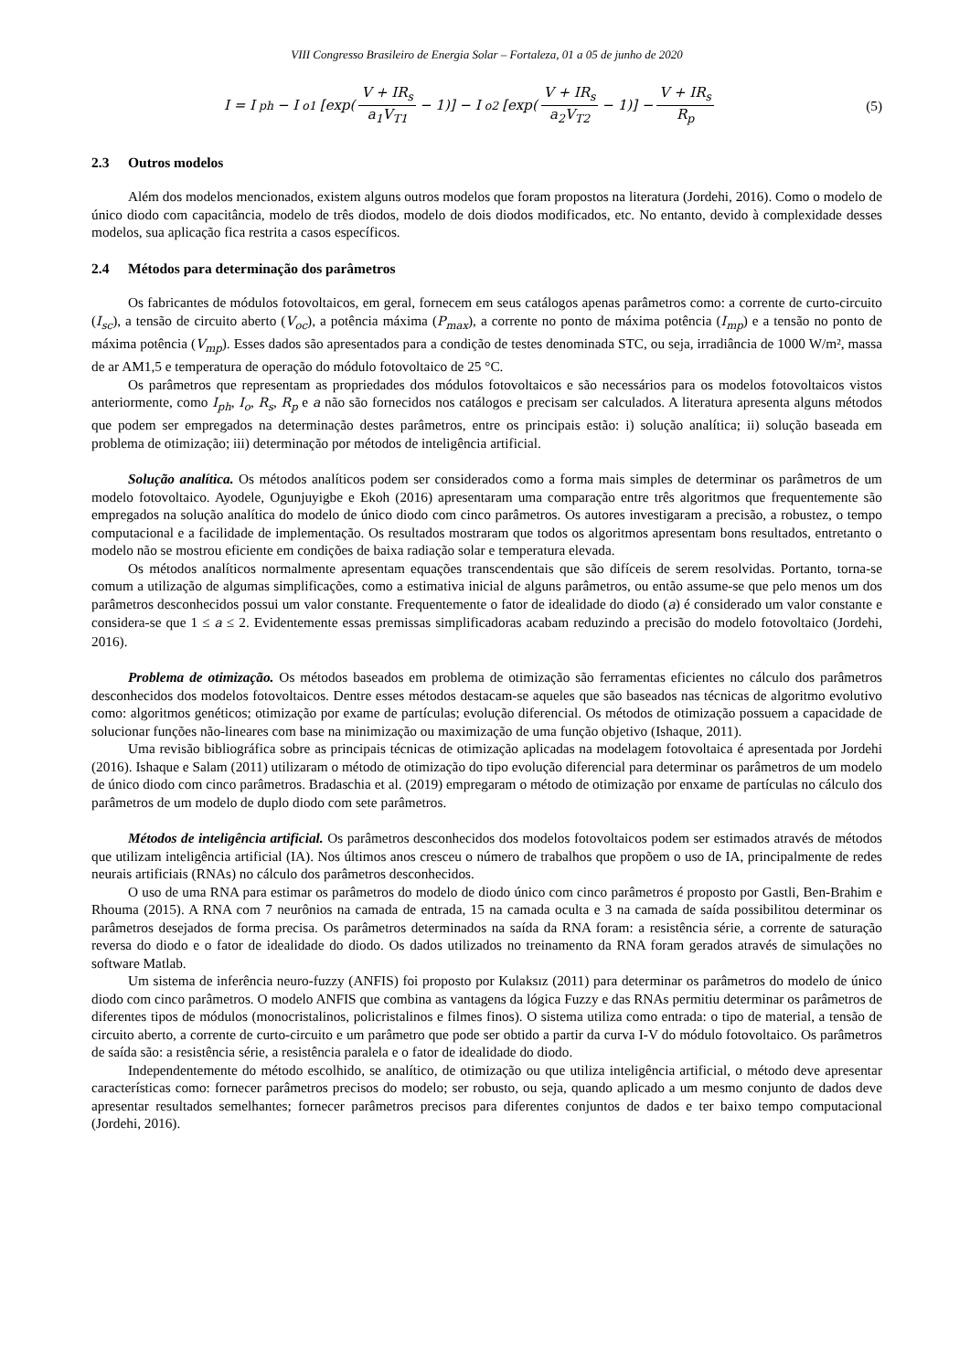VIII Congresso Brasileiro de Energia Solar – Fortaleza, 01 a 05 de junho de 2020
I = I<sub>ph</sub> − I<sub>o1</sub> [exp( V + IR<sub>s</sub> a<sub>1</sub>V<sub>T1</sub> − 1)] − I<sub>o2</sub> [exp( V + IR<sub>s</sub> a<sub>2</sub>V<sub>T2</sub> − 1)] − V + IR<sub>s</sub> R<sub>p</sub>
(5)
2.3 Outros modelos
Além dos modelos mencionados, existem alguns outros modelos que foram propostos na literatura (Jordehi, 2016). Como o modelo de único diodo com capacitância, modelo de três diodos, modelo de dois diodos modificados, etc. No entanto, devido à complexidade desses modelos, sua aplicação fica restrita a casos específicos.
2.4 Métodos para determinação dos parâmetros
Os fabricantes de módulos fotovoltaicos, em geral, fornecem em seus catálogos apenas parâmetros como: a corrente de curto-circuito (I<sub>sc</sub>), a tensão de circuito aberto (V<sub>oc</sub>), a potência máxima (P<sub>max</sub>), a corrente no ponto de máxima potência (I<sub>mp</sub>) e a tensão no ponto de máxima potência (V<sub>mp</sub>). Esses dados são apresentados para a condição de testes denominada STC, ou seja, irradiância de 1000 W/m², massa de ar AM1,5 e temperatura de operação do módulo fotovoltaico de 25 °C.
Os parâmetros que representam as propriedades dos módulos fotovoltaicos e são necessários para os modelos fotovoltaicos vistos anteriormente, como I<sub>ph</sub>, I<sub>o</sub>, R<sub>s</sub>, R<sub>p</sub> e a não são fornecidos nos catálogos e precisam ser calculados. A literatura apresenta alguns métodos que podem ser empregados na determinação destes parâmetros, entre os principais estão: i) solução analítica; ii) solução baseada em problema de otimização; iii) determinação por métodos de inteligência artificial.
Solução analítica. Os métodos analíticos podem ser considerados como a forma mais simples de determinar os parâmetros de um modelo fotovoltaico. Ayodele, Ogunjuyigbe e Ekoh (2016) apresentaram uma comparação entre três algoritmos que frequentemente são empregados na solução analítica do modelo de único diodo com cinco parâmetros. Os autores investigaram a precisão, a robustez, o tempo computacional e a facilidade de implementação. Os resultados mostraram que todos os algoritmos apresentam bons resultados, entretanto o modelo não se mostrou eficiente em condições de baixa radiação solar e temperatura elevada.
Os métodos analíticos normalmente apresentam equações transcendentais que são difíceis de serem resolvidas. Portanto, torna-se comum a utilização de algumas simplificações, como a estimativa inicial de alguns parâmetros, ou então assume-se que pelo menos um dos parâmetros desconhecidos possui um valor constante. Frequentemente o fator de idealidade do diodo (a) é considerado um valor constante e considera-se que 1 ≤ a ≤ 2. Evidentemente essas premissas simplificadoras acabam reduzindo a precisão do modelo fotovoltaico (Jordehi, 2016).
Problema de otimização. Os métodos baseados em problema de otimização são ferramentas eficientes no cálculo dos parâmetros desconhecidos dos modelos fotovoltaicos. Dentre esses métodos destacam-se aqueles que são baseados nas técnicas de algoritmo evolutivo como: algoritmos genéticos; otimização por exame de partículas; evolução diferencial. Os métodos de otimização possuem a capacidade de solucionar funções não-lineares com base na minimização ou maximização de uma função objetivo (Ishaque, 2011).
Uma revisão bibliográfica sobre as principais técnicas de otimização aplicadas na modelagem fotovoltaica é apresentada por Jordehi (2016). Ishaque e Salam (2011) utilizaram o método de otimização do tipo evolução diferencial para determinar os parâmetros de um modelo de único diodo com cinco parâmetros. Bradaschia et al. (2019) empregaram o método de otimização por enxame de partículas no cálculo dos parâmetros de um modelo de duplo diodo com sete parâmetros.
Métodos de inteligência artificial. Os parâmetros desconhecidos dos modelos fotovoltaicos podem ser estimados através de métodos que utilizam inteligência artificial (IA). Nos últimos anos cresceu o número de trabalhos que propõem o uso de IA, principalmente de redes neurais artificiais (RNAs) no cálculo dos parâmetros desconhecidos.
O uso de uma RNA para estimar os parâmetros do modelo de diodo único com cinco parâmetros é proposto por Gastli, Ben-Brahim e Rhouma (2015). A RNA com 7 neurônios na camada de entrada, 15 na camada oculta e 3 na camada de saída possibilitou determinar os parâmetros desejados de forma precisa. Os parâmetros determinados na saída da RNA foram: a resistência série, a corrente de saturação reversa do diodo e o fator de idealidade do diodo. Os dados utilizados no treinamento da RNA foram gerados através de simulações no software Matlab.
Um sistema de inferência neuro-fuzzy (ANFIS) foi proposto por Kulaksız (2011) para determinar os parâmetros do modelo de único diodo com cinco parâmetros. O modelo ANFIS que combina as vantagens da lógica Fuzzy e das RNAs permitiu determinar os parâmetros de diferentes tipos de módulos (monocristalinos, policristalinos e filmes finos). O sistema utiliza como entrada: o tipo de material, a tensão de circuito aberto, a corrente de curto-circuito e um parâmetro que pode ser obtido a partir da curva I-V do módulo fotovoltaico. Os parâmetros de saída são: a resistência série, a resistência paralela e o fator de idealidade do diodo.
Independentemente do método escolhido, se analítico, de otimização ou que utiliza inteligência artificial, o método deve apresentar características como: fornecer parâmetros precisos do modelo; ser robusto, ou seja, quando aplicado a um mesmo conjunto de dados deve apresentar resultados semelhantes; fornecer parâmetros precisos para diferentes conjuntos de dados e ter baixo tempo computacional (Jordehi, 2016).